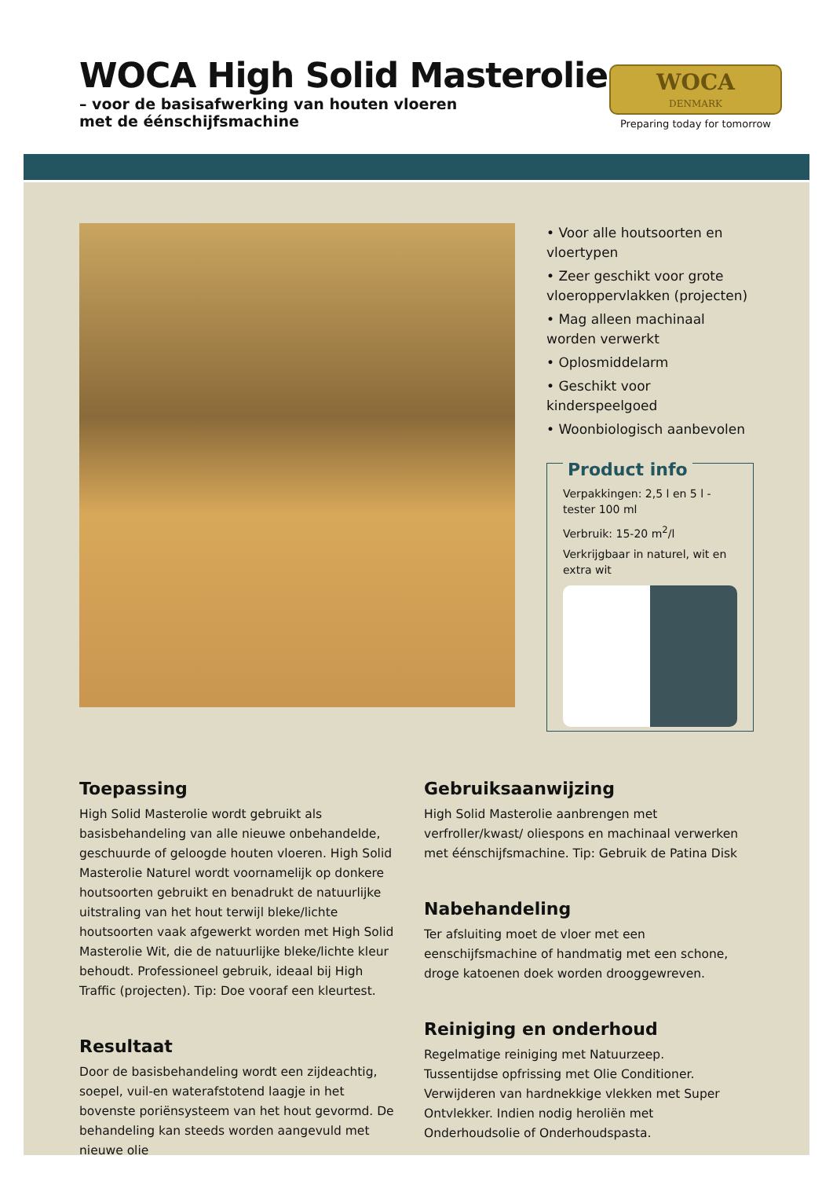WOCA High Solid Masterolie
– voor de basisafwerking van houten vloeren
met de éénschijfsmachine
WOCA
DENMARK
Preparing today for tomorrow
• Voor alle houtsoorten en vloertypen
• Zeer geschikt voor grote vloeroppervlakken (projecten)
• Mag alleen machinaal worden verwerkt
• Oplosmiddelarm
• Geschikt voor kinderspeelgoed
• Woonbiologisch aanbevolen
Product info
Verpakkingen: 2,5 l en 5 l - tester 100 ml
Verbruik: 15-20 m<sup>2</sup>/l
Verkrijgbaar in naturel, wit en extra wit
Toepassing
High Solid Masterolie wordt gebruikt als basisbehandeling van alle nieuwe onbehandelde, geschuurde of geloogde houten vloeren. High Solid Masterolie Naturel wordt voornamelijk op donkere houtsoorten gebruikt en benadrukt de natuurlijke uitstraling van het hout terwijl bleke/lichte houtsoorten vaak afgewerkt worden met High Solid Masterolie Wit, die de natuurlijke bleke/lichte kleur behoudt. Professioneel gebruik, ideaal bij High Traffic (projecten). Tip: Doe vooraf een kleurtest.
Resultaat
Door de basisbehandeling wordt een zijdeachtig, soepel, vuil-en waterafstotend laagje in het bovenste poriënsysteem van het hout gevormd. De behandeling kan steeds worden aangevuld met nieuwe olie
Gebruiksaanwijzing
High Solid Masterolie aanbrengen met verfroller/kwast/ oliespons en machinaal verwerken met éénschijfsmachine. Tip: Gebruik de Patina Disk
Nabehandeling
Ter afsluiting moet de vloer met een eenschijfsmachine of handmatig met een schone, droge katoenen doek worden drooggewreven.
Reiniging en onderhoud
Regelmatige reiniging met Natuurzeep. Tussentijdse opfrissing met Olie Conditioner. Verwijderen van hardnekkige vlekken met Super Ontvlekker. Indien nodig heroliën met Onderhoudsolie of Onderhoudspasta.